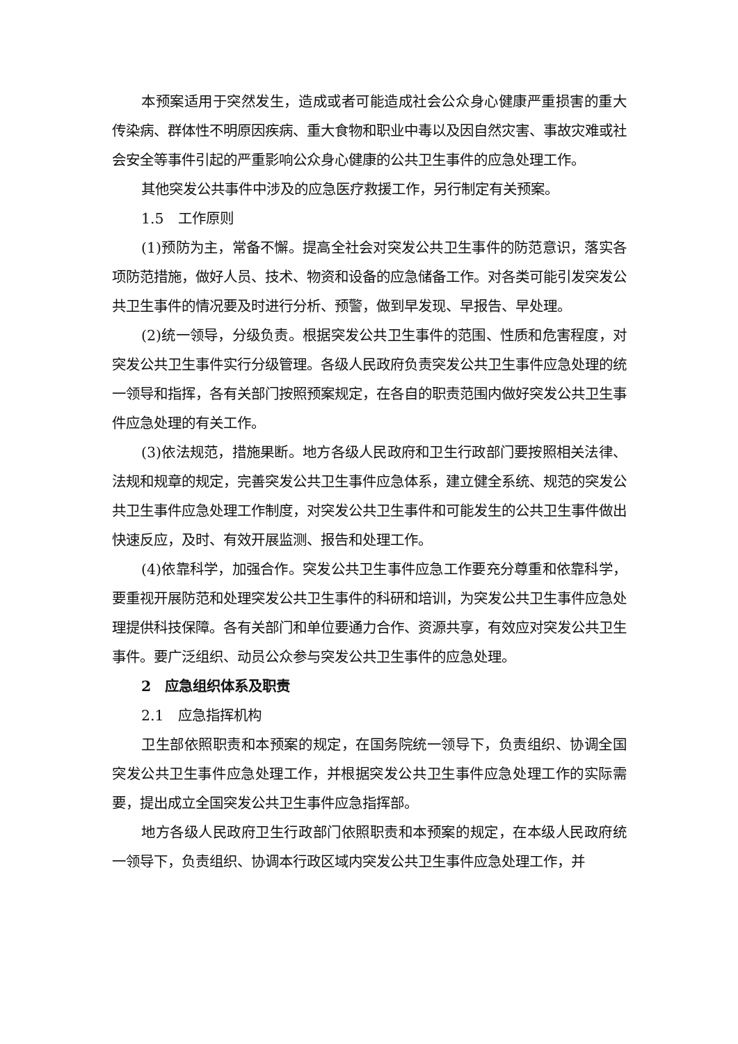本预案适用于突然发生，造成或者可能造成社会公众身心健康严重损害的重大传染病、群体性不明原因疾病、重大食物和职业中毒以及因自然灾害、事故灾难或社会安全等事件引起的严重影响公众身心健康的公共卫生事件的应急处理工作。
其他突发公共事件中涉及的应急医疗救援工作，另行制定有关预案。
1.5　工作原则
(1)预防为主，常备不懈。提高全社会对突发公共卫生事件的防范意识，落实各项防范措施，做好人员、技术、物资和设备的应急储备工作。对各类可能引发突发公共卫生事件的情况要及时进行分析、预警，做到早发现、早报告、早处理。
(2)统一领导，分级负责。根据突发公共卫生事件的范围、性质和危害程度，对突发公共卫生事件实行分级管理。各级人民政府负责突发公共卫生事件应急处理的统一领导和指挥，各有关部门按照预案规定，在各自的职责范围内做好突发公共卫生事件应急处理的有关工作。
(3)依法规范，措施果断。地方各级人民政府和卫生行政部门要按照相关法律、法规和规章的规定，完善突发公共卫生事件应急体系，建立健全系统、规范的突发公共卫生事件应急处理工作制度，对突发公共卫生事件和可能发生的公共卫生事件做出快速反应，及时、有效开展监测、报告和处理工作。
(4)依靠科学，加强合作。突发公共卫生事件应急工作要充分尊重和依靠科学，要重视开展防范和处理突发公共卫生事件的科研和培训，为突发公共卫生事件应急处理提供科技保障。各有关部门和单位要通力合作、资源共享，有效应对突发公共卫生事件。要广泛组织、动员公众参与突发公共卫生事件的应急处理。
2　应急组织体系及职责
2.1　应急指挥机构
卫生部依照职责和本预案的规定，在国务院统一领导下，负责组织、协调全国突发公共卫生事件应急处理工作，并根据突发公共卫生事件应急处理工作的实际需要，提出成立全国突发公共卫生事件应急指挥部。
地方各级人民政府卫生行政部门依照职责和本预案的规定，在本级人民政府统一领导下，负责组织、协调本行政区域内突发公共卫生事件应急处理工作，并